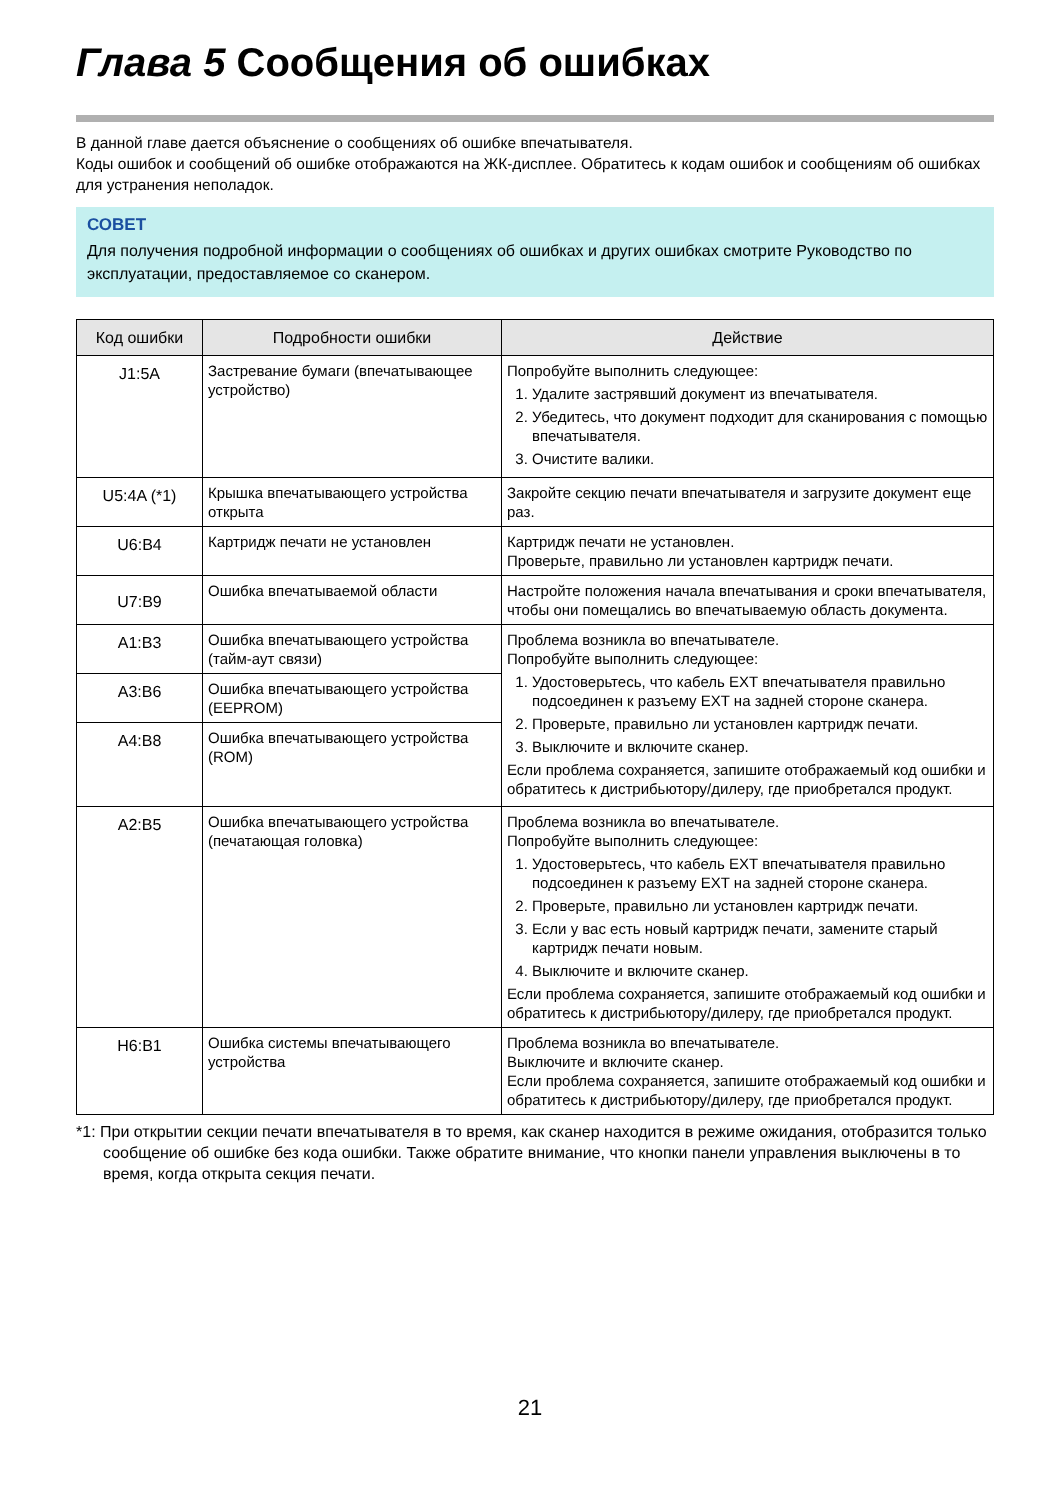Глава 5 Сообщения об ошибках
В данной главе дается объяснение о сообщениях об ошибке впечатывателя.
Коды ошибок и сообщений об ошибке отображаются на ЖК-дисплее. Обратитесь к кодам ошибок и сообщениям об ошибках для устранения неполадок.
СОВЕТ
Для получения подробной информации о сообщениях об ошибках и других ошибках смотрите Руководство по эксплуатации, предоставляемое со сканером.
| Код ошибки | Подробности ошибки | Действие |
| --- | --- | --- |
| J1:5A | Застревание бумаги (впечатывающее устройство) | Попробуйте выполнить следующее: 1. Удалите застрявший документ из впечатывателя. 2. Убедитесь, что документ подходит для сканирования с помощью впечатывателя. 3. Очистите валики. |
| U5:4A (*1) | Крышка впечатывающего устройства открыта | Закройте секцию печати впечатывателя и загрузите документ еще раз. |
| U6:B4 | Картридж печати не установлен | Картридж печати не установлен. Проверьте, правильно ли установлен картридж печати. |
| U7:B9 | Ошибка впечатываемой области | Настройте положения начала впечатывания и сроки впечатывателя, чтобы они помещались во впечатываемую область документа. |
| A1:B3 | Ошибка впечатывающего устройства (тайм-аут связи) | Проблема возникла во впечатывателе. Попробуйте выполнить следующее: 1. Удостоверьтесь, что кабель EXT впечатывателя правильно подсоединен к разъему EXT на задней стороне сканера. 2. Проверьте, правильно ли установлен картридж печати. 3. Выключите и включите сканер. Если проблема сохраняется, запишите отображаемый код ошибки и обратитесь к дистрибьютору/дилеру, где приобретался продукт. |
| A3:B6 | Ошибка впечатывающего устройства (EEPROM) | |
| A4:B8 | Ошибка впечатывающего устройства (ROM) | |
| A2:B5 | Ошибка впечатывающего устройства (печатающая головка) | Проблема возникла во впечатывателе. Попробуйте выполнить следующее: 1. Удостоверьтесь, что кабель EXT впечатывателя правильно подсоединен к разъему EXT на задней стороне сканера. 2. Проверьте, правильно ли установлен картридж печати. 3. Если у вас есть новый картридж печати, замените старый картридж печати новым. 4. Выключите и включите сканер. Если проблема сохраняется, запишите отображаемый код ошибки и обратитесь к дистрибьютору/дилеру, где приобретался продукт. |
| H6:B1 | Ошибка системы впечатывающего устройства | Проблема возникла во впечатывателе. Выключите и включите сканер. Если проблема сохраняется, запишите отображаемый код ошибки и обратитесь к дистрибьютору/дилеру, где приобретался продукт. |
*1: При открытии секции печати впечатывателя в то время, как сканер находится в режиме ожидания, отобразится только сообщение об ошибке без кода ошибки. Также обратите внимание, что кнопки панели управления выключены в то время, когда открыта секция печати.
21